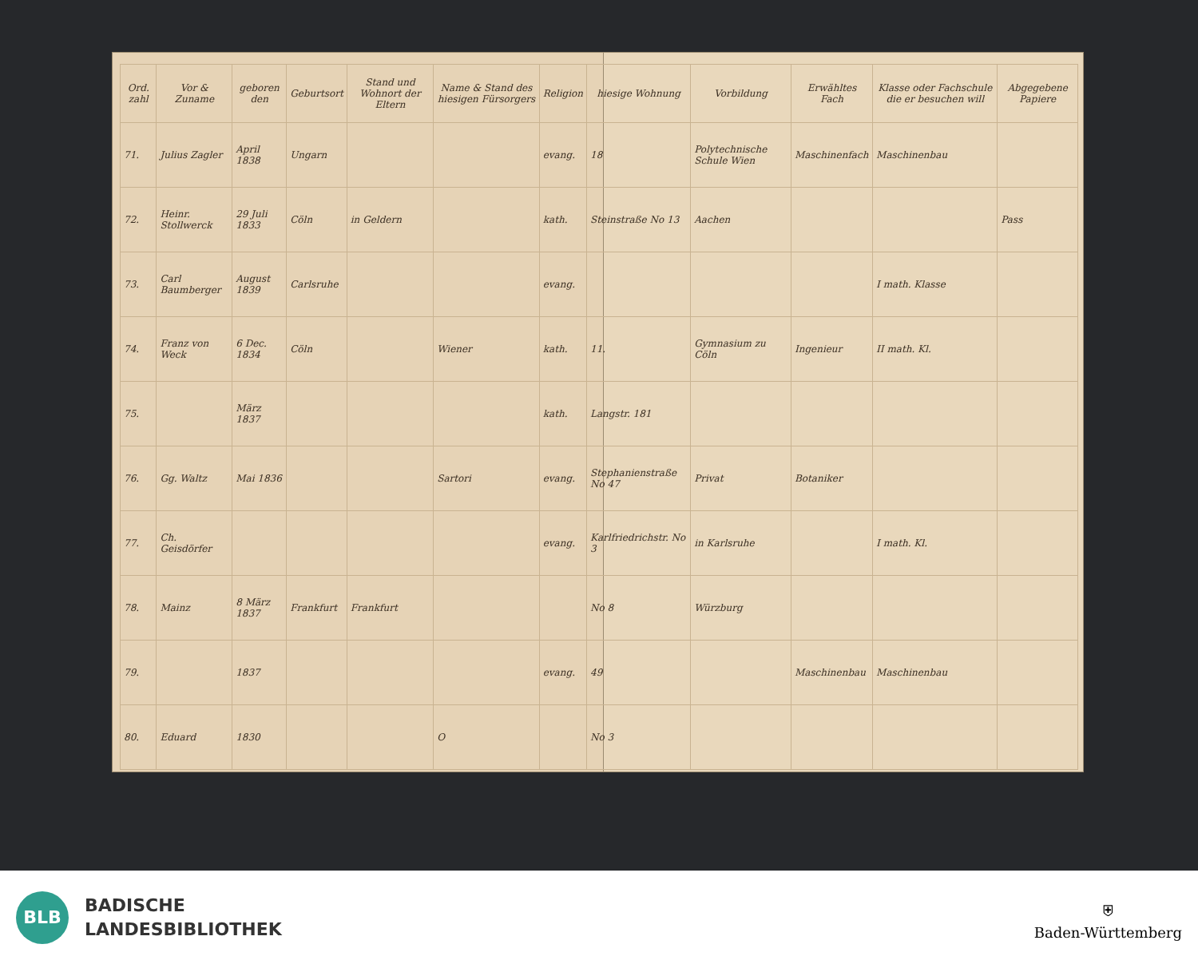| Ord. zahl | Vor & Zuname | geboren den | Geburtsort | Stand und Wohnort der Eltern | Name & Stand des hiesigen Fürsorgers | Religion | hiesige Wohnung | Vorbildung | Erwähltes Fach | Klasse oder Fachschule die er besuchen will | Abgegebene Papiere |
| --- | --- | --- | --- | --- | --- | --- | --- | --- | --- | --- | --- |
| 71. | Julius Zagler | April 1838 | Ungarn | | | evang. | 18 | Polytechnische Schule Wien | Maschinenfach | Maschinenbau | |
| 72. | Heinr. Stollwerck | 29 Juli 1833 | Cöln | in Geldern | | kath. | Steinstraße No 13 | Aachen | | | Pass |
| 73. | Carl Baumberger | August 1839 | Carlsruhe | | | evang. | | | | I math. Klasse | |
| 74. | Franz von Weck | 6 Dec. 1834 | Cöln | | Wiener | kath. | 11. | Gymnasium zu Cöln | Ingenieur | II math. Kl. | |
| 75. | | März 1837 | | | | kath. | Langstr. 181 | | | | |
| 76. | Gg. Waltz | Mai 1836 | | | Sartori | evang. | Stephanienstraße No 47 | Privat | Botaniker | | |
| 77. | Ch. Geisdörfer | | | | | evang. | Karlfriedrichstr. No 3 | in Karlsruhe | | I math. Kl. | |
| 78. | Mainz | 8 März 1837 | Frankfurt | Frankfurt | | | No 8 | Würzburg | | | |
| 79. | | 1837 | | | | evang. | 49 | | Maschinenbau | Maschinenbau | |
| 80. | Eduard | 1830 | | | O | | No 3 | | | | |
BLB
BADISCHE
LANDESBIBLIOTHEK
⛨
Baden-Württemberg